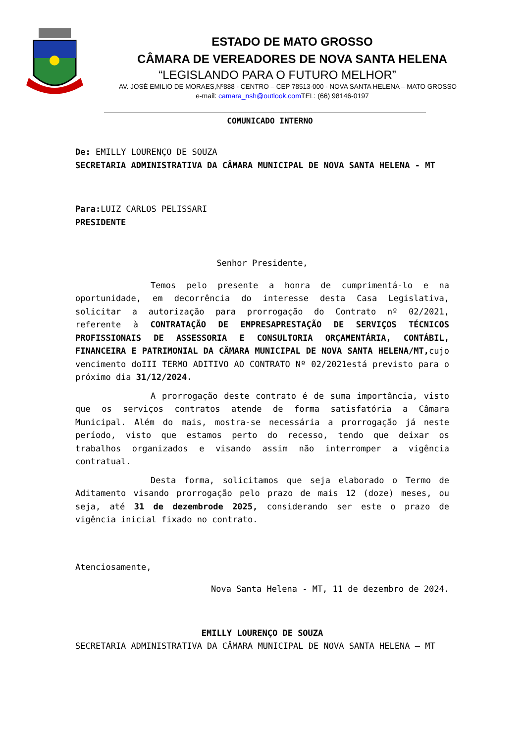ESTADO DE MATO GROSSO
CÂMARA DE VEREADORES DE NOVA SANTA HELENA
“LEGISLANDO PARA O FUTURO MELHOR”
AV. JOSÉ EMILIO DE MORAES,Nº888 - CENTRO – CEP 78513-000 - NOVA SANTA HELENA – MATO GROSSO
e-mail: camara_nsh@outlook.com TEL: (66) 98146-0197
COMUNICADO INTERNO
De: EMILLY LOURENÇO DE SOUZA
SECRETARIA ADMINISTRATIVA DA CÂMARA MUNICIPAL DE NOVA SANTA HELENA - MT
Para: LUIZ CARLOS PELISSARI
PRESIDENTE
Senhor Presidente,
Temos pelo presente a honra de cumprimentá-lo e na oportunidade, em decorrência do interesse desta Casa Legislativa, solicitar a autorização para prorrogação do Contrato nº 02/2021, referente à CONTRATAÇÃO DE EMPRESAPRESTAÇÃO DE SERVIÇOS TÉCNICOS PROFISSIONAIS DE ASSESSORIA E CONSULTORIA ORÇAMENTÁRIA, CONTÁBIL, FINANCEIRA E PATRIMONIAL DA CÂMARA MUNICIPAL DE NOVA SANTA HELENA/MT, cujo vencimento doIII TERMO ADITIVO AO CONTRATO Nº 02/2021está previsto para o próximo dia 31/12/2024.
A prorrogação deste contrato é de suma importância, visto que os serviços contratos atende de forma satisfatória a Câmara Municipal. Além do mais, mostra-se necessária a prorrogação já neste período, visto que estamos perto do recesso, tendo que deixar os trabalhos organizados e visando assim não interromper a vigência contratual.
Desta forma, solicitamos que seja elaborado o Termo de Aditamento visando prorrogação pelo prazo de mais 12 (doze) meses, ou seja, até 31 de dezembrode 2025, considerando ser este o prazo de vigência inicial fixado no contrato.
Atenciosamente,
Nova Santa Helena - MT, 11 de dezembro de 2024.
EMILLY LOURENÇO DE SOUZA
SECRETARIA ADMINISTRATIVA DA CÂMARA MUNICIPAL DE NOVA SANTA HELENA – MT